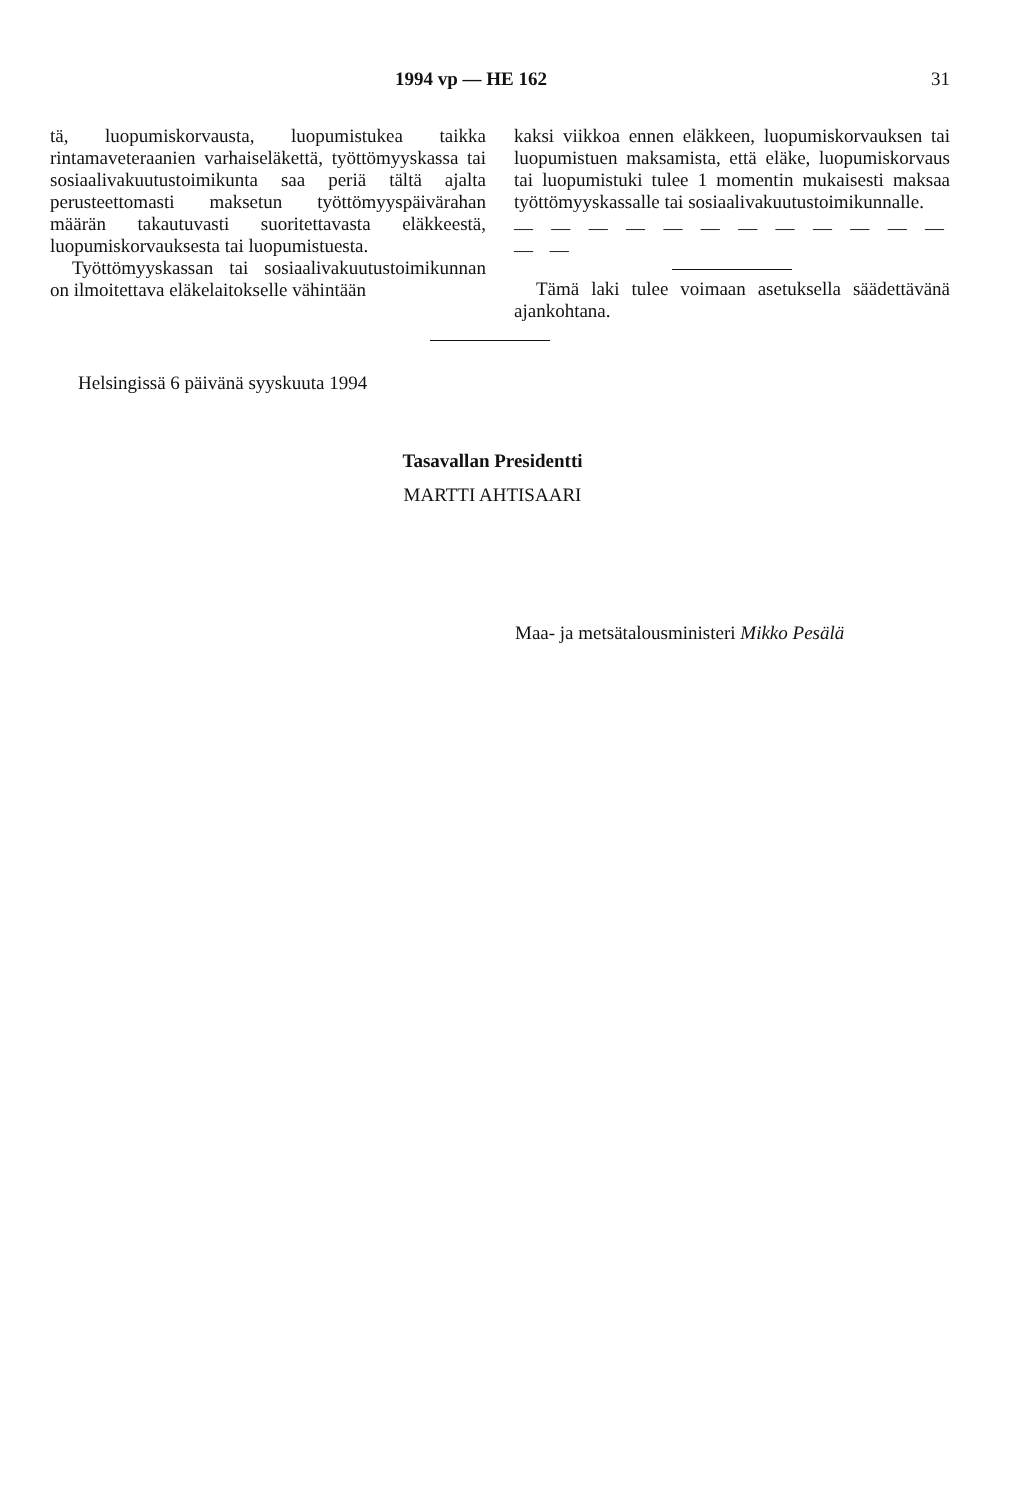1994 vp — HE 162 31
tä, luopumiskorvausta, luopumistukea taikka rintamaveteraanien varhaiseläkettä, työttömyyskassa tai sosiaalivakuutustoimikunta saa periä tältä ajalta perusteettomasti maksetun työttömyyspäivärahan määrän takautuvasti suoritettavasta eläkkeestä, luopumiskorvauksesta tai luopumistuesta.
Työttömyyskassan tai sosiaalivakuutustoimikunnan on ilmoitettava eläkelaitokselle vähintään
kaksi viikkoa ennen eläkkeen, luopumiskorvauksen tai luopumistuen maksamista, että eläke, luopumiskorvaus tai luopumistuki tulee 1 momentin mukaisesti maksaa työttömyyskassalle tai sosiaalivakuutustoimikunnalle.
— — — — — — — — — — — — — —
Tämä laki tulee voimaan asetuksella säädettävänä ajankohtana.
Helsingissä 6 päivänä syyskuuta 1994
Tasavallan Presidentti
MARTTI AHTISAARI
Maa- ja metsätalousministeri Mikko Pesälä